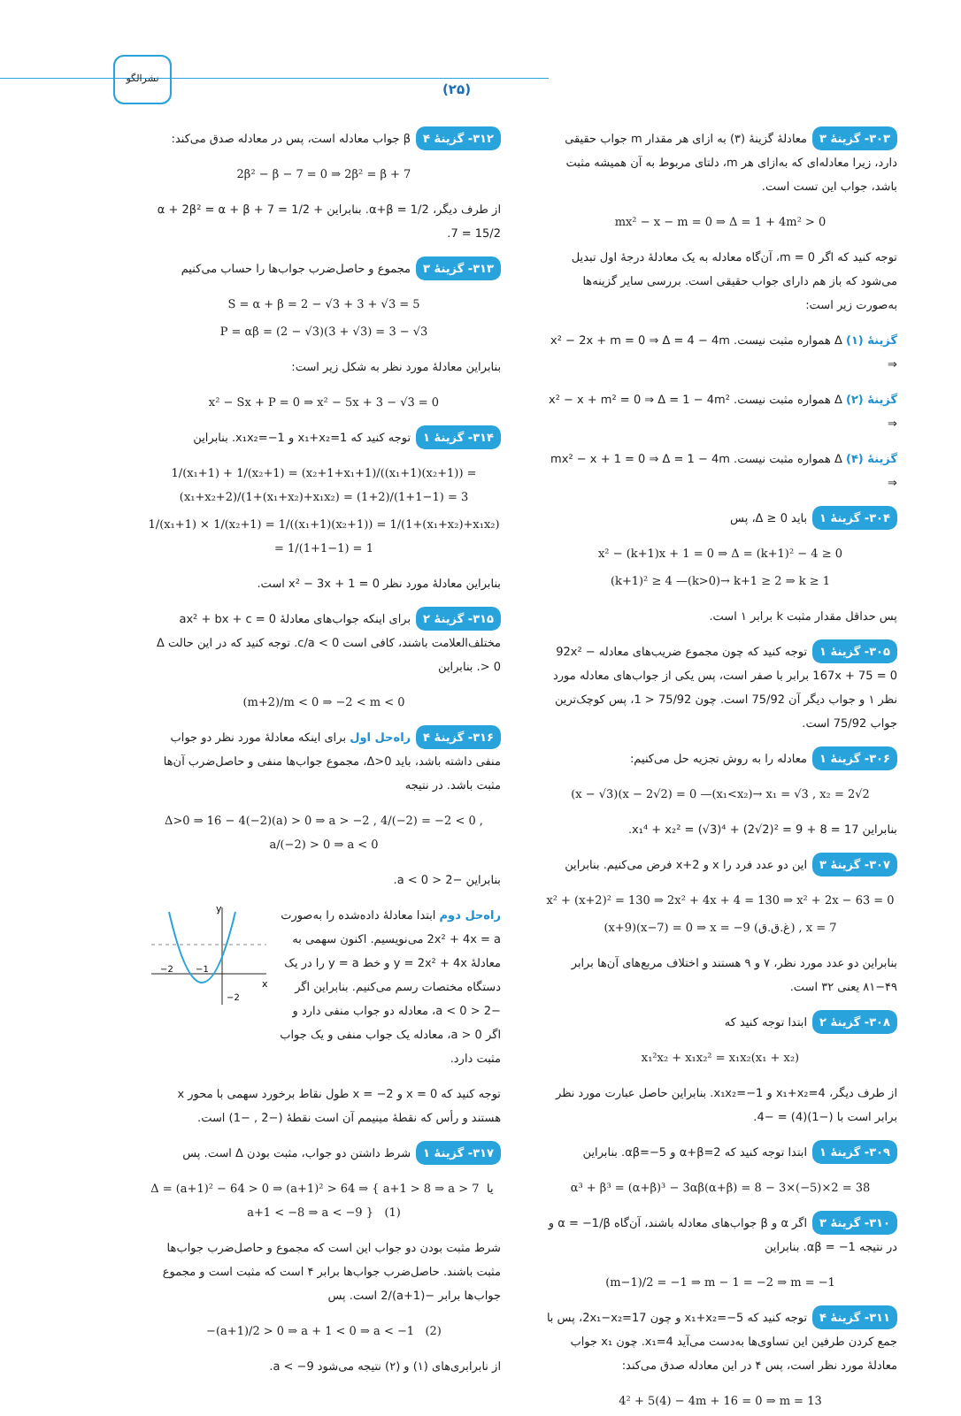نشرالگو
(۲۵)
۳۰۳- گزینهٔ ۳ معادلهٔ گزینهٔ (۳) به ازای هر مقدار m جواب حقیقی دارد، زیرا معادله‌ای که به‌ازای هر m، دلتای مربوط به آن همیشه مثبت باشد، جواب این تست است.
mx² − x − m = 0 ⇒ Δ = 1 + 4m² > 0
توجه کنید که اگر m = 0، آن‌گاه معادله به یک معادلهٔ درجهٔ اول تبدیل می‌شود که باز هم دارای جواب حقیقی است. بررسی سایر گزینه‌ها به‌صورت زیر است:
گزینهٔ (۱) Δ همواره مثبت نیست. x² − 2x + m = 0 ⇒ Δ = 4 − 4m ⇒
گزینهٔ (۲) Δ همواره مثبت نیست. x² − x + m² = 0 ⇒ Δ = 1 − 4m² ⇒
گزینهٔ (۴) Δ همواره مثبت نیست. mx² − x + 1 = 0 ⇒ Δ = 1 − 4m ⇒
۳۰۴- گزینهٔ ۱ باید Δ ≥ 0، پس
x² − (k+1)x + 1 = 0 ⇒ Δ = (k+1)² − 4 ≥ 0
(k+1)² ≥ 4 —(k>0)→ k+1 ≥ 2 ⇒ k ≥ 1
پس حداقل مقدار مثبت k برابر ۱ است.
۳۰۵- گزینهٔ ۱ توجه کنید که چون مجموع ضریب‌های معادله 92x² − 167x + 75 = 0 برابر با صفر است، پس یکی از جواب‌های معادله مورد نظر ۱ و جواب دیگر آن 75/92 است. چون 75/92 < 1، پس کوچک‌ترین جواب 75/92 است.
۳۰۶- گزینهٔ ۱ معادله را به روش تجزیه حل می‌کنیم:
(x − √3)(x − 2√2) = 0 —(x₁<x₂)→ x₁ = √3 , x₂ = 2√2
بنابراین x₁⁴ + x₂² = (√3)⁴ + (2√2)² = 9 + 8 = 17.
۳۰۷- گزینهٔ ۳ این دو عدد فرد را x و x+2 فرض می‌کنیم. بنابراین
x² + (x+2)² = 130 ⇒ 2x² + 4x + 4 = 130 ⇒ x² + 2x − 63 = 0
(x+9)(x−7) = 0 ⇒ x = −9 (غ.ق.ق) , x = 7
بنابراین دو عدد مورد نظر، ۷ و ۹ هستند و اختلاف مربع‌های آن‌ها برابر ۴۹−۸۱ یعنی ۳۲ است.
۳۰۸- گزینهٔ ۲ ابتدا توجه کنید که
x₁²x₂ + x₁x₂² = x₁x₂(x₁ + x₂)
از طرف دیگر، x₁+x₂=4 و x₁x₂=−1. بنابراین حاصل عبارت مورد نظر برابر است با (−1)(4) = −4.
۳۰۹- گزینهٔ ۱ ابتدا توجه کنید که α+β=2 و αβ=−5. بنابراین
α³ + β³ = (α+β)³ − 3αβ(α+β) = 8 − 3×(−5)×2 = 38
۳۱۰- گزینهٔ ۳ اگر α و β جواب‌های معادله باشند، آن‌گاه α = −1/β و در نتیجه αβ = −1. بنابراین
(m−1)/2 = −1 ⇒ m − 1 = −2 ⇒ m = −1
۳۱۱- گزینهٔ ۴ توجه کنید که x₁+x₂=−5 و چون 2x₁−x₂=17، پس با جمع کردن طرفین این تساوی‌ها به‌دست می‌آید x₁=4. چون x₁ جواب معادلهٔ مورد نظر است، پس ۴ در این معادله صدق می‌کند:
4² + 5(4) − 4m + 16 = 0 ⇒ m = 13
۳۱۲- گزینهٔ ۴ β جواب معادله است، پس در معادله صدق می‌کند:
2β² − β − 7 = 0 ⇒ 2β² = β + 7
از طرف دیگر، α+β = 1/2. بنابراین α + 2β² = α + β + 7 = 1/2 + 7 = 15/2.
۳۱۳- گزینهٔ ۳ مجموع و حاصل‌ضرب جواب‌ها را حساب می‌کنیم
S = α + β = 2 − √3 + 3 + √3 = 5
P = αβ = (2 − √3)(3 + √3) = 3 − √3
بنابراین معادلهٔ مورد نظر به شکل زیر است:
x² − Sx + P = 0 ⇒ x² − 5x + 3 − √3 = 0
۳۱۴- گزینهٔ ۱ توجه کنید که x₁+x₂=1 و x₁x₂=−1. بنابراین
1/(x₁+1) + 1/(x₂+1) = (x₂+1+x₁+1)/((x₁+1)(x₂+1)) = (x₁+x₂+2)/(1+(x₁+x₂)+x₁x₂) = (1+2)/(1+1−1) = 3
1/(x₁+1) × 1/(x₂+1) = 1/((x₁+1)(x₂+1)) = 1/(1+(x₁+x₂)+x₁x₂) = 1/(1+1−1) = 1
بنابراین معادلهٔ مورد نظر x² − 3x + 1 = 0 است.
۳۱۵- گزینهٔ ۲ برای اینکه جواب‌های معادلهٔ ax² + bx + c = 0 مختلف‌العلامت باشند، کافی است c/a < 0. توجه کنید که در این حالت Δ > 0. بنابراین
(m+2)/m < 0 ⇒ −2 < m < 0
۳۱۶- گزینهٔ ۴ راه‌حل اول برای اینکه معادلهٔ مورد نظر دو جواب منفی داشته باشد، باید Δ>0، مجموع جواب‌ها منفی و حاصل‌ضرب آن‌ها مثبت باشد. در نتیجه
Δ>0 ⇒ 16 − 4(−2)(a) > 0 ⇒ a > −2 , 4/(−2) = −2 < 0 , a/(−2) > 0 ⇒ a < 0
بنابراین −2 < a < 0.
راه‌حل دوم ابتدا معادلهٔ داده‌شده را به‌صورت 2x² + 4x = a می‌نویسیم. اکنون سهمی به معادلهٔ y = 2x² + 4x و خط y = a را در یک دستگاه مختصات رسم می‌کنیم. بنابراین اگر −2 < a < 0، معادله دو جواب منفی دارد و اگر a > 0، معادله یک جواب منفی و یک جواب مثبت دارد.
x
y
−2
−1
−2
توجه کنید که x = 0 و x = −2 طول نقاط برخورد سهمی با محور x هستند و رأس که نقطهٔ مینیمم آن است نقطهٔ (−2 , −1) است.
۳۱۷- گزینهٔ ۱ شرط داشتن دو جواب، مثبت بودن Δ است. پس
Δ = (a+1)² − 64 > 0 ⇒ (a+1)² > 64 ⇒ { a+1 > 8 ⇒ a > 7 یا a+1 < −8 ⇒ a < −9 } (1)
شرط مثبت بودن دو جواب این است که مجموع و حاصل‌ضرب جواب‌ها مثبت باشند. حاصل‌ضرب جواب‌ها برابر ۴ است که مثبت است و مجموع جواب‌ها برابر −(a+1)/2 است. پس
−(a+1)/2 > 0 ⇒ a + 1 < 0 ⇒ a < −1 (2)
از نابرابری‌های (۱) و (۲) نتیجه می‌شود a < −9.